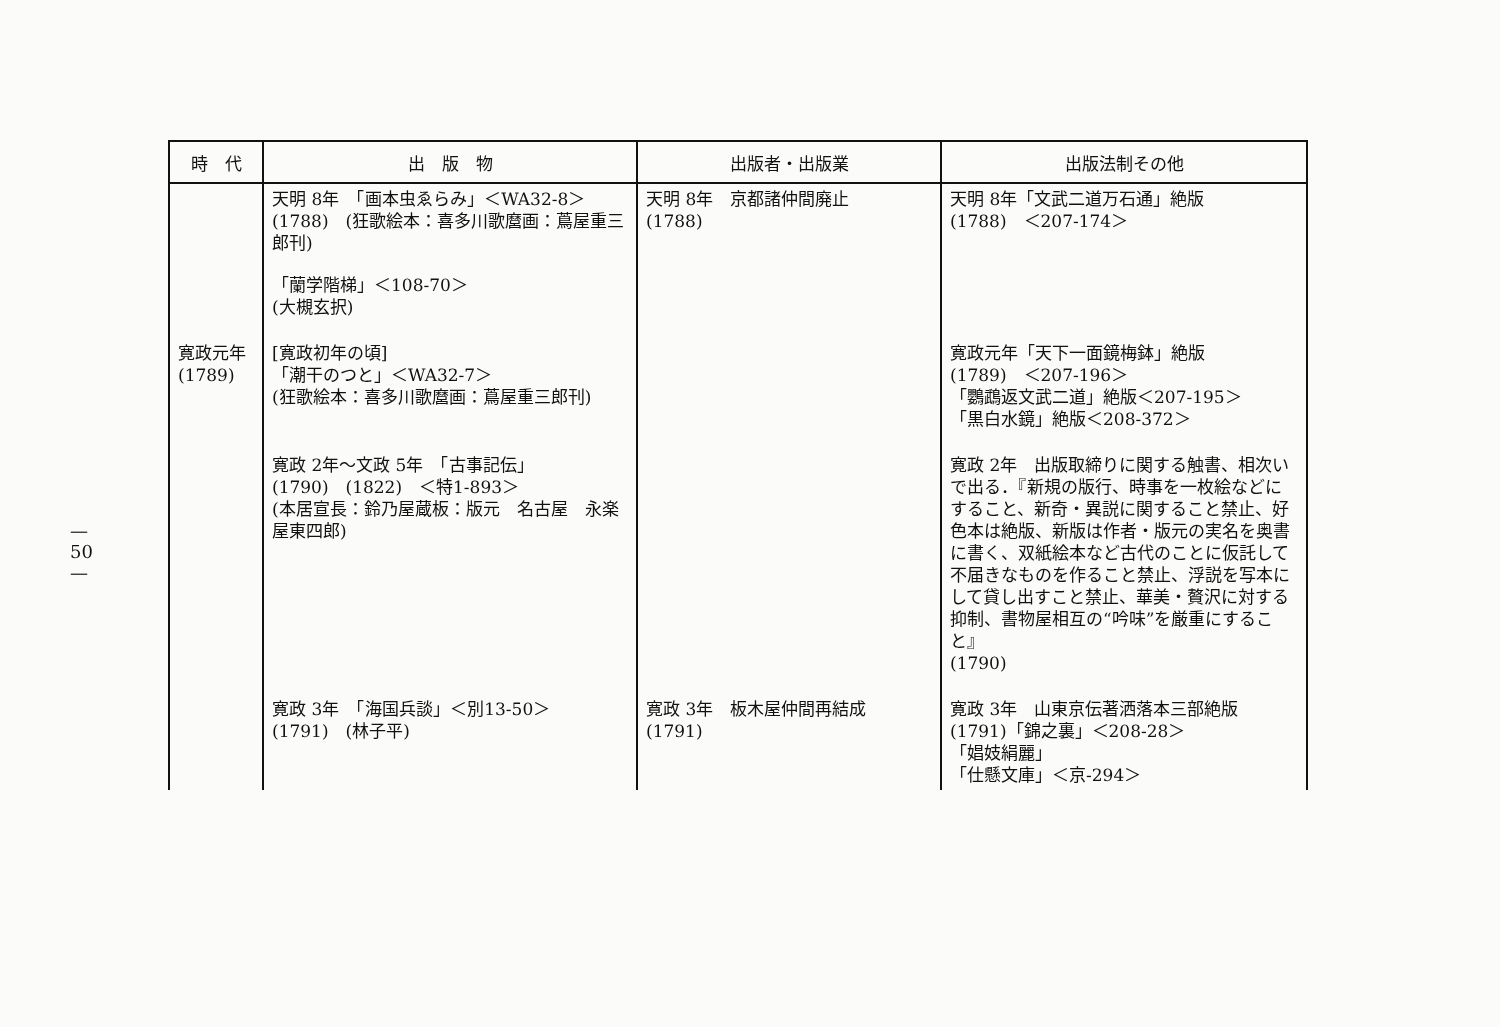— 50 —
| 時 代 | 出 版 物 | 出版者・出版業 | 出版法制その他 |
| --- | --- | --- | --- |
| | 天明 8年 「画本虫ゑらみ」＜WA32-8＞ (1788) (狂歌絵本：喜多川歌麿画：蔦屋重三郎刊) 「蘭学階梯」＜108-70＞ (大槻玄択) | 天明 8年 京都諸仲間廃止 (1788) | 天明 8年「文武二道万石通」絶版 (1788) ＜207-174＞ |
| 寛政元年 (1789) | [寛政初年の頃] 「潮干のつと」＜WA32-7＞ (狂歌絵本：喜多川歌麿画：蔦屋重三郎刊) | | 寛政元年「天下一面鏡梅鉢」絶版 (1789) ＜207-196＞ 「鸚鵡返文武二道」絶版＜207-195＞ 「黒白水鏡」絶版＜208-372＞ |
| | 寛政 2年〜文政 5年 「古事記伝」 (1790) (1822) ＜特1-893＞ (本居宣長：鈴乃屋蔵板：版元 名古屋 永楽屋東四郎) | | 寛政 2年 出版取締りに関する触書、相次いで出る．『新規の版行、時事を一枚絵などにすること、新奇・異説に関すること禁止、好色本は絶版、新版は作者・版元の実名を奥書に書く、双紙絵本など古代のことに仮託して不届きなものを作ること禁止、浮説を写本にして貸し出すこと禁止、華美・贅沢に対する抑制、書物屋相互の“吟味”を厳重にすること』 (1790) |
| | 寛政 3年 「海国兵談」＜別13-50＞ (1791) (林子平) | 寛政 3年 板木屋仲間再結成 (1791) | 寛政 3年 山東京伝著洒落本三部絶版 (1791)「錦之裏」＜208-28＞ 「娼妓絹麗」 「仕懸文庫」＜京-294＞ |